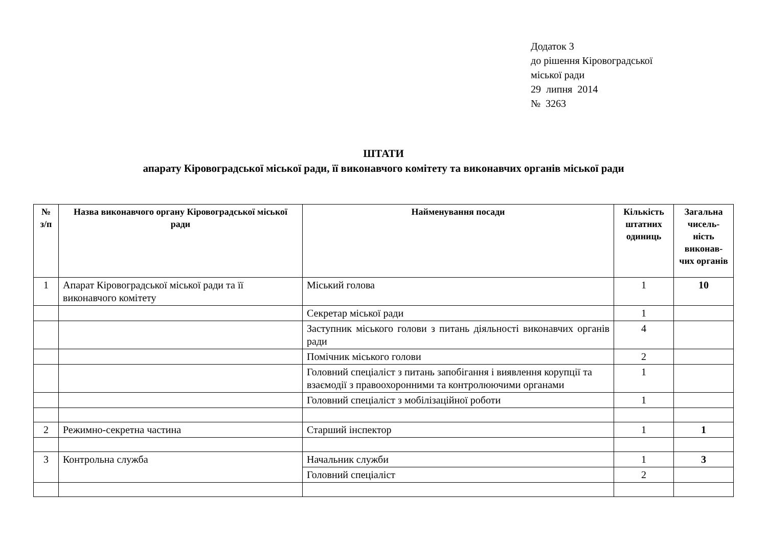Додаток 3
до рішення Кіровоградської
міської ради
29 липня 2014
№ 3263
ШТАТИ
апарату Кіровоградської міської ради, її виконавчого комітету та виконавчих органів міської ради
| № з/п | Назва виконавчого органу Кіровоградської міської ради | Найменування посади | Кількість штатних одиниць | Загальна чисель-ність виконав-чих органів |
| --- | --- | --- | --- | --- |
| 1 | Апарат Кіровоградської міської ради та її виконавчого комітету | Міський голова | 1 | 10 |
| | | Секретар міської ради | 1 | |
| | | Заступник міського голови з питань діяльності виконавчих органів ради | 4 | |
| | | Помічник міського голови | 2 | |
| | | Головний спеціаліст з питань запобігання і виявлення корупції та взаємодії з правоохоронними та контролюючими органами | 1 | |
| | | Головний спеціаліст з мобілізаційної роботи | 1 | |
| 2 | Режимно-секретна частина | Старший інспектор | 1 | 1 |
| 3 | Контрольна служба | Начальник служби | 1 | 3 |
| | | Головний спеціаліст | 2 | |